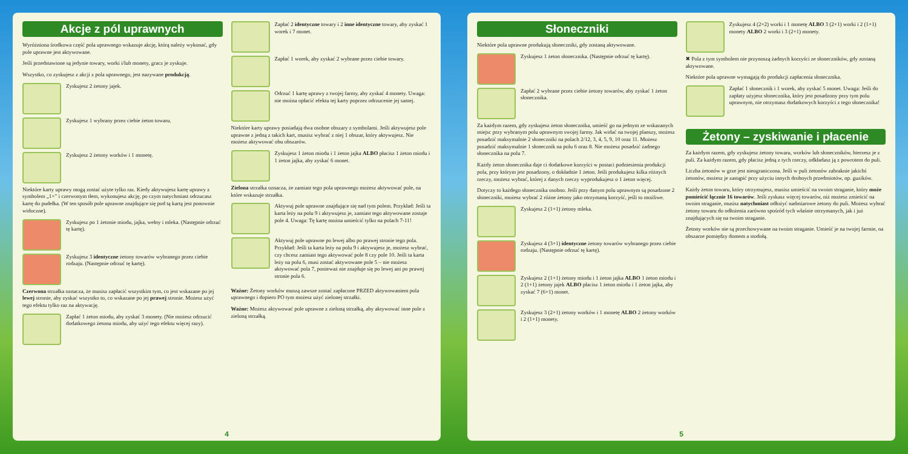Akcje z pól uprawnych
Wyróżniona środkowa część pola uprawnego wskazuje akcję, którą należy wykonać, gdy pole uprawne jest aktywowane.
Jeśli przedstawione są jedynie towary, worki i/lub monety, gracz je zyskuje.
Wszystko, co zyskujesz z akcji z pola uprawnego, jest nazywane produkcją.
Zyskujesz 2 żetony jajek.
Zyskujesz 1 wybrany przez ciebie żeton towaru.
Zyskujesz 2 żetony worków i 1 monetę.
Niektóre karty uprawy mogą zostać użyte tylko raz. Kiedy aktywujesz kartę uprawy z symbolem „1×” i czerwonym tłem, wykonujesz akcję, po czym natychmiast odrzucasz kartę do pudełka. (W ten sposób pole uprawne znajdujące się pod tą kartą jest ponownie widoczne).
Zyskujesz po 1 żetonie miodu, jajka, wełny i mleka. (Następnie odrzuć tę kartę).
Zyskujesz 3 identyczne żetony towarów wybranego przez ciebie rodzaju. (Następnie odrzuć tę kartę).
Czerwona strzałka oznacza, że musisz zapłacić wszystkim tym, co jest wskazane po jej lewej stronie, aby zyskać wszystko to, co wskazane po jej prawej stronie. Możesz użyć tego efektu tylko raz na aktywację.
Zapłać 1 żeton miodu, aby zyskać 3 monety. (Nie możesz odrzucić dodatkowego żetonu miodu, aby użyć tego efektu więcej razy).
Zapłać 2 identyczne towary i 2 inne identyczne towary, aby zyskać 1 worek i 7 monet.
Zapłać 1 worek, aby zyskać 2 wybrane przez ciebie towary.
Odrzuć 1 kartę uprawy z twojej farmy, aby zyskać 4 monety. Uwaga: nie można opłacić efektu tej karty poprzez odrzucenie jej samej.
Niektóre karty uprawy posiadają dwa osobne obszary z symbolami. Jeśli aktywujesz pole uprawne z jedną z takich kart, musisz wybrać z niej 1 obszar, który aktywujesz. Nie możesz aktywować obu obszarów.
Zyskujesz 1 żeton miodu i 1 żeton jajka ALBO płacisz 1 żeton miodu i 1 żeton jajka, aby zyskać 6 monet.
Zielona strzałka oznacza, że zamiast tego pola uprawnego możesz aktywować pole, na które wskazuje strzałka.
Aktywuj pole uprawne znajdujące się nad tym polem. Przykład: Jeśli ta karta leży na polu 9 i aktywujesz je, zamiast tego aktywowane zostaje pole 4. Uwaga: Tę kartę można umieścić tylko na polach 7-11!
Aktywuj pole uprawne po lewej albo po prawej stronie tego pola. Przykład: Jeśli ta karta leży na polu 9 i aktywujesz je, możesz wybrać, czy chcesz zamiast tego aktywować pole 8 czy pole 10. Jeśli ta karta leży na polu 6, musi zostać aktywowane pole 5 – nie możesz aktywować pola 7, ponieważ nie znajduje się po lewej ani po prawej stronie pola 6.
Ważne: Żetony worków muszą zawsze zostać zapłacone PRZED aktywowaniem pola uprawnego i dopiero PO tym możesz użyć zielonej strzałki.
Ważne: Możesz aktywować pole uprawne z zieloną strzałką, aby aktywować inne pole z zieloną strzałką.
4
Słoneczniki
Niektóre pola uprawne produkują słoneczniki, gdy zostaną aktywowane.
Zyskujesz 1 żeton słonecznika. (Następnie odrzuć tę kartę).
Zapłać 2 wybrane przez ciebie żetony towarów, aby zyskać 1 żeton słonecznika.
Za każdym razem, gdy zyskujesz żeton słonecznika, umieść go na jednym ze wskazanych miejsc przy wybranym polu uprawnym swojej farmy. Jak widać na twojej planszy, możesz posadzić maksymalnie 2 słoneczniki na polach 2/12, 3, 4, 5, 9, 10 oraz 11. Możesz posadzić maksymalnie 1 słonecznik na polu 6 oraz 8. Nie możesz posadzić żadnego słonecznika na polu 7.
Każdy żeton słonecznika daje ci dodatkowe korzyści w postaci podniesienia produkcji pola, przy którym jest posadzony, o dokładnie 1 żeton. Jeśli produkujesz kilka różnych rzeczy, możesz wybrać, której z danych rzeczy wyprodukujesz o 1 żeton więcej.
Dotyczy to każdego słonecznika osobno. Jeśli przy danym polu uprawnym są posadzone 2 słoneczniki, możesz wybrać 2 różne żetony jako otrzymaną korzyść, jeśli to możliwe.
Zyskujesz 2 (1+1) żetony mleka.
Zyskujesz 4 (3+1) identyczne żetony towarów wybranego przez ciebie rodzaju. (Następnie odrzuć tę kartę).
Zyskujesz 2 (1+1) żetony miodu i 1 żeton jajka ALBO 1 żeton miodu i 2 (1+1) żetony jajek ALBO płacisz 1 żeton miodu i 1 żeton jajka, aby zyskać 7 (6+1) monet.
Zyskujesz 3 (2+1) żetony worków i 1 monetę ALBO 2 żetony worków i 2 (1+1) monety.
Zyskujesz 4 (2+2) worki i 1 monetę ALBO 3 (2+1) worki i 2 (1+1) monety ALBO 2 worki i 3 (2+1) monety.
✖ Pola z tym symbolem nie przynoszą żadnych korzyści ze słoneczników, gdy zostaną aktywowane.
Niektóre pola uprawne wymagają do produkcji zapłacenia słonecznika.
Zapłać 1 słonecznik i 1 worek, aby zyskać 5 monet. Uwaga: Jeśli do zapłaty użyjesz słonecznika, który jest posadzony przy tym polu uprawnym, nie otrzymasz dodatkowych korzyści z tego słonecznika!
Żetony – zyskiwanie i płacenie
Za każdym razem, gdy zyskujesz żetony towaru, worków lub słoneczników, bierzesz je z puli. Za każdym razem, gdy płacisz jedną z tych rzeczy, odkładasz ją z powrotem do puli.
Liczba żetonów w grze jest nieograniczona. Jeśli w puli żetonów zabraknie jakichś żetonów, możesz je zastąpić przy użyciu innych drobnych przedmiotów, np. guzików.
Każdy żeton towaru, który otrzymujesz, musisz umieścić na swoim straganie, który może pomieścić łącznie 16 towarów. Jeśli zyskasz więcej towarów, niż możesz zmieścić na swoim straganie, musisz natychmiast odłożyć nadmiarowe żetony do puli. Możesz wybrać żetony towaru do odłożenia zarówno spośród tych właśnie otrzymanych, jak i już znajdujących się na twoim straganie.
Żetony worków nie są przechowywane na twoim straganie. Umieść je na twojej farmie, na obszarze pomiędzy domem a stodołą.
5